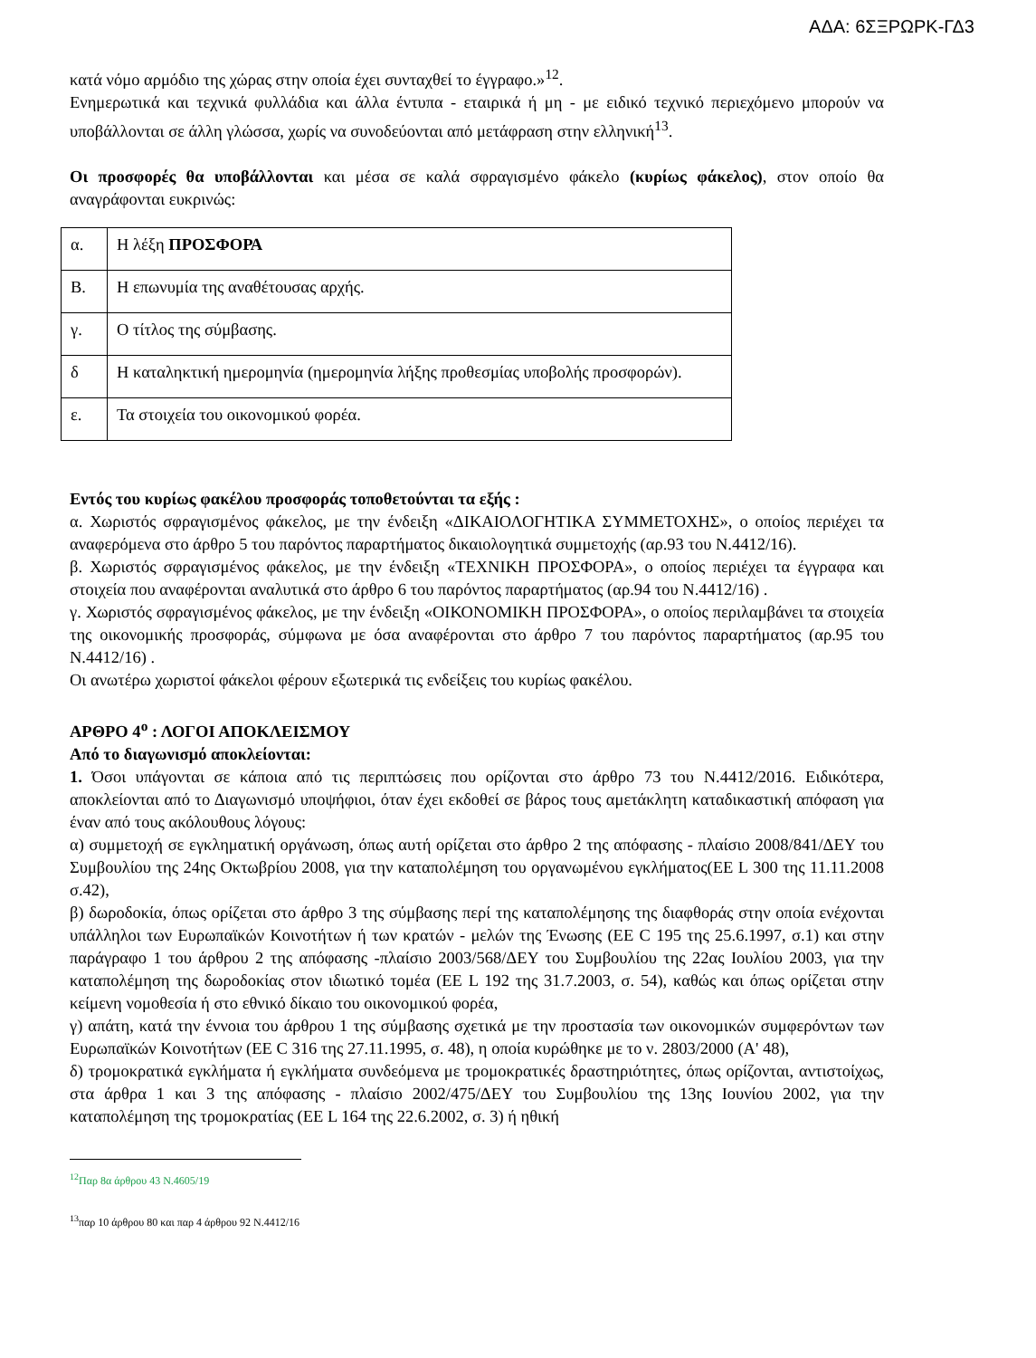ΑΔΑ: 6ΣΞΡΩΡΚ-ΓΔ3
κατά νόμο αρμόδιο της χώρας στην οποία έχει συνταχθεί το έγγραφο.»<sup>12</sup>.
Ενημερωτικά και τεχνικά φυλλάδια και άλλα έντυπα - εταιρικά ή μη - με ειδικό τεχνικό περιεχόμενο μπορούν να υποβάλλονται σε άλλη γλώσσα, χωρίς να συνοδεύονται από μετάφραση στην ελληνική<sup>13</sup>.
Οι προσφορές θα υποβάλλονται και μέσα σε καλά σφραγισμένο φάκελο (κυρίως φάκελος), στον οποίο θα αναγράφονται ευκρινώς:
| α. | Η λέξη ΠΡΟΣΦΟΡΑ |
| Β. | Η επωνυμία της αναθέτουσας αρχής. |
| γ. | Ο τίτλος της σύμβασης. |
| δ | Η καταληκτική ημερομηνία (ημερομηνία λήξης προθεσμίας υποβολής προσφορών). |
| ε. | Τα στοιχεία του οικονομικού φορέα. |
Εντός του κυρίως φακέλου προσφοράς τοποθετούνται τα εξής :
α. Χωριστός σφραγισμένος φάκελος, με την ένδειξη «ΔΙΚΑΙΟΛΟΓΗΤΙΚΑ ΣΥΜΜΕΤΟΧΗΣ», ο οποίος περιέχει τα αναφερόμενα στο άρθρο 5 του παρόντος παραρτήματος δικαιολογητικά συμμετοχής (αρ.93 του Ν.4412/16).
β. Χωριστός σφραγισμένος φάκελος, με την ένδειξη «ΤΕΧΝΙΚΗ ΠΡΟΣΦΟΡΑ», ο οποίος περιέχει τα έγγραφα και στοιχεία που αναφέρονται αναλυτικά στο άρθρο 6 του παρόντος παραρτήματος (αρ.94 του Ν.4412/16) .
γ. Χωριστός σφραγισμένος φάκελος, με την ένδειξη «ΟΙΚΟΝΟΜΙΚΗ ΠΡΟΣΦΟΡΑ», ο οποίος περιλαμβάνει τα στοιχεία της οικονομικής προσφοράς, σύμφωνα με όσα αναφέρονται στο άρθρο 7 του παρόντος παραρτήματος (αρ.95 του Ν.4412/16) .
Οι ανωτέρω χωριστοί φάκελοι φέρουν εξωτερικά τις ενδείξεις του κυρίως φακέλου.
ΑΡΘΡΟ 4<sup>ο</sup> : ΛΟΓΟΙ ΑΠΟΚΛΕΙΣΜΟΥ
Από το διαγωνισμό αποκλείονται:
1. Όσοι υπάγονται σε κάποια από τις περιπτώσεις που ορίζονται στο άρθρο 73 του Ν.4412/2016. Ειδικότερα, αποκλείονται από το Διαγωνισμό υποψήφιοι, όταν έχει εκδοθεί σε βάρος τους αμετάκλητη καταδικαστική απόφαση για έναν από τους ακόλουθους λόγους:
α) συμμετοχή σε εγκληματική οργάνωση, όπως αυτή ορίζεται στο άρθρο 2 της απόφασης - πλαίσιο 2008/841/ΔΕΥ του Συμβουλίου της 24ης Οκτωβρίου 2008, για την καταπολέμηση του οργανωμένου εγκλήματος(ΕΕ L 300 της 11.11.2008 σ.42),
β) δωροδοκία, όπως ορίζεται στο άρθρο 3 της σύμβασης περί της καταπολέμησης της διαφθοράς στην οποία ενέχονται υπάλληλοι των Ευρωπαϊκών Κοινοτήτων ή των κρατών - μελών της Ένωσης (ΕΕ C 195 της 25.6.1997, σ.1) και στην παράγραφο 1 του άρθρου 2 της απόφασης -πλαίσιο 2003/568/ΔΕΥ του Συμβουλίου της 22ας Ιουλίου 2003, για την καταπολέμηση της δωροδοκίας στον ιδιωτικό τομέα (ΕΕ L 192 της 31.7.2003, σ. 54), καθώς και όπως ορίζεται στην κείμενη νομοθεσία ή στο εθνικό δίκαιο του οικονομικού φορέα,
γ) απάτη, κατά την έννοια του άρθρου 1 της σύμβασης σχετικά με την προστασία των οικονομικών συμφερόντων των Ευρωπαϊκών Κοινοτήτων (ΕΕ C 316 της 27.11.1995, σ. 48), η οποία κυρώθηκε με το ν. 2803/2000 (Α' 48),
δ) τρομοκρατικά εγκλήματα ή εγκλήματα συνδεόμενα με τρομοκρατικές δραστηριότητες, όπως ορίζονται, αντιστοίχως, στα άρθρα 1 και 3 της απόφασης - πλαίσιο 2002/475/ΔΕΥ του Συμβουλίου της 13ης Ιουνίου 2002, για την καταπολέμηση της τρομοκρατίας (ΕΕ L 164 της 22.6.2002, σ. 3) ή ηθική
<sup>12</sup> Παρ 8α άρθρου 43 Ν.4605/19
<sup>13</sup> παρ 10 άρθρου 80 και παρ 4 άρθρου 92 Ν.4412/16